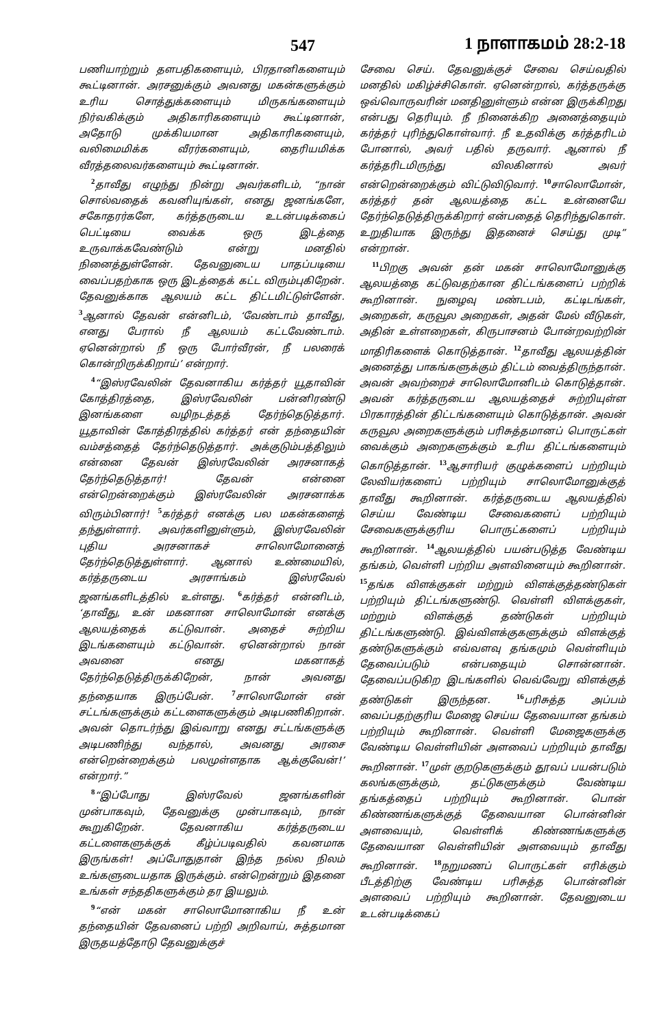547 1 நாளாகமம் 28:2-18
பணியாற்றும் தளபதிகளையும், பிரதானிகளையும் கூட்டினான். அரசனுக்கும் அவனது மகன்களுக்கும் உரிய சொத்துக்களையும் மிருகங்களையும் நிர்வகிக்கும் அதிகாரிகளையும் கூட்டினான், அதோடு முக்கியமான அதிகாரிகளையும், வலிமைமிக்க வீரர்களையும், தைரியமிக்க வீரத்தலைவர்களையும் கூட்டினான்.
<sup>2</sup> தாவீது எழுந்து நின்று அவர்களிடம், “நான் சொல்வதைக் கவனியுங்கள், எனது ஜனங்களே, சகோதரர்களே, கர்த்தருடைய உடன்படிக்கைப் பெட்டியை வைக்க ஒரு இடத்தை உருவாக்கவேண்டும் என்று மனதில் நினைத்துள்ளேன். தேவனுடைய பாதப்படியை வைப்பதற்காக ஒரு இடத்தைக் கட்ட விரும்புகிறேன். தேவனுக்காக ஆலயம் கட்ட திட்டமிட்டுள்ளேன். <sup>3</sup>ஆனால் தேவன் என்னிடம், ‘வேண்டாம் தாவீது, எனது பேரால் நீ ஆலயம் கட்டவேண்டாம். ஏனென்றால் நீ ஒரு போர்வீரன், நீ பலரைக் கொன்றிருக்கிறாய்’ என்றார்.
<sup>4</sup> “இஸ்ரவேலின் தேவனாகிய கர்த்தர் யூதாவின் கோத்திரத்தை, இஸ்ரவேலின் பன்னிரண்டு இனங்களை வழிநடத்தத் தேர்ந்தெடுத்தார். யூதாவின் கோத்திரத்தில் கர்த்தர் என் தந்தையின் வம்சத்தைத் தேர்ந்தெடுத்தார். அக்குடும்பத்திலும் என்னை தேவன் இஸ்ரவேலின் அரசனாகத் தேர்ந்தெடுத்தார்! தேவன் என்னை என்றென்றைக்கும் இஸ்ரவேலின் அரசனாக்க விரும்பினார்! <sup>5</sup>கர்த்தர் எனக்கு பல மகன்களைத் தந்துள்ளார். அவர்களினுள்ளும், இஸ்ரவேலின் புதிய அரசனாகச் சாலொமோனைத் தேர்ந்தெடுத்துள்ளார். ஆனால் உண்மையில், கர்த்தருடைய அரசாங்கம் இஸ்ரவேல் ஜனங்களிடத்தில் உள்ளது. <sup>6</sup>கர்த்தர் என்னிடம், ‘தாவீது, உன் மகனான சாலொமோன் எனக்கு ஆலயத்தைக் கட்டுவான். அதைச் சுற்றிய இடங்களையும் கட்டுவான். ஏனென்றால் நான் அவனை எனது மகனாகத் தேர்ந்தெடுத்திருக்கிறேன், நான் அவனது தந்தையாக இருப்பேன். <sup>7</sup>சாலொமோன் என் சட்டங்களுக்கும் கட்டளைகளுக்கும் அடிபணிகிறான். அவன் தொடர்ந்து இவ்வாறு எனது சட்டங்களுக்கு அடிபணிந்து வந்தால், அவனது அரசை என்றென்றைக்கும் பலமுள்ளதாக ஆக்குவேன்!’ என்றார்.”
<sup>8</sup> “இப்போது இஸ்ரவேல் ஜனங்களின் முன்பாகவும், தேவனுக்கு முன்பாகவும், நான் கூறுகிறேன். தேவனாகிய கர்த்தருடைய கட்டளைகளுக்குக் கீழ்ப்படிவதில் கவனமாக இருங்கள்! அப்போதுதான் இந்த நல்ல நிலம் உங்களுடையதாக இருக்கும். என்றென்றும் இதனை உங்கள் சந்ததிகளுக்கும் தர இயலும்.
<sup>9</sup> “என் மகன் சாலொமோனாகிய நீ உன் தந்தையின் தேவனைப் பற்றி அறிவாய், சுத்தமான இருதயத்தோடு தேவனுக்குச்
சேவை செய். தேவனுக்குச் சேவை செய்வதில் மனதில் மகிழ்ச்சிகொள். ஏனென்றால், கர்த்தருக்கு ஒவ்வொருவரின் மனதினுள்ளும் என்ன இருக்கிறது என்பது தெரியும். நீ நினைக்கிற அனைத்தையும் கர்த்தர் புரிந்துகொள்வார். நீ உதவிக்கு கர்த்தரிடம் போனால், அவர் பதில் தருவார். ஆனால் நீ கர்த்தரிடமிருந்து விலகினால் அவர் என்றென்றைக்கும் விட்டுவிடுவார். <sup>10</sup>சாலொமோன், கர்த்தர் தன் ஆலயத்தை கட்ட உன்னையே தேர்ந்தெடுத்திருக்கிறார் என்பதைத் தெரிந்துகொள். உறுதியாக இருந்து இதனைச் செய்து முடி” என்றான்.
<sup>11</sup> பிறகு அவன் தன் மகன் சாலொமோனுக்கு ஆலயத்தை கட்டுவதற்கான திட்டங்களைப் பற்றிக் கூறினான். நுழைவு மண்டபம், கட்டிடங்கள், அறைகள், கருவூல அறைகள், அதன் மேல் வீடுகள், அதின் உள்ளறைகள், கிருபாசனம் போன்றவற்றின் மாதிரிகளைக் கொடுத்தான். <sup>12</sup>தாவீது ஆலயத்தின் அனைத்து பாகங்களுக்கும் திட்டம் வைத்திருந்தான். அவன் அவற்றைச் சாலொமோனிடம் கொடுத்தான். அவன் கர்த்தருடைய ஆலயத்தைச் சுற்றியுள்ள பிரகாரத்தின் திட்டங்களையும் கொடுத்தான். அவன் கருவூல அறைகளுக்கும் பரிசுத்தமானப் பொருட்கள் வைக்கும் அறைகளுக்கும் உரிய திட்டங்களையும் கொடுத்தான். <sup>13</sup>ஆசாரியர் குழுக்களைப் பற்றியும் லேவியர்களைப் பற்றியும் சாலொமோனுக்குத் தாவீது கூறினான். கர்த்தருடைய ஆலயத்தில் செய்ய வேண்டிய சேவைகளைப் பற்றியும் சேவைகளுக்குரிய பொருட்களைப் பற்றியும் கூறினான். <sup>14</sup>ஆலயத்தில் பயன்படுத்த வேண்டிய தங்கம், வெள்ளி பற்றிய அளவினையும் கூறினான். <sup>15</sup>தங்க விளக்குகள் மற்றும் விளக்குத்தண்டுகள் பற்றியும் திட்டங்களுண்டு. வெள்ளி விளக்குகள், மற்றும் விளக்குத் தண்டுகள் பற்றியும் திட்டங்களுண்டு. இவ்விளக்குகளுக்கும் விளக்குத் தண்டுகளுக்கும் எவ்வளவு தங்கமும் வெள்ளியும் தேவைப்படும் என்பதையும் சொன்னான். தேவைப்படுகிற இடங்களில் வெவ்வேறு விளக்குத் தண்டுகள் இருந்தன. <sup>16</sup>பரிசுத்த அப்பம் வைப்பதற்குரிய மேஜை செய்ய தேவையான தங்கம் பற்றியும் கூறினான். வெள்ளி மேஜைகளுக்கு வேண்டிய வெள்ளியின் அளவைப் பற்றியும் தாவீது கூறினான். <sup>17</sup>முள் குறடுகளுக்கும் தூவப் பயன்படும் கலங்களுக்கும், தட்டுகளுக்கும் வேண்டிய தங்கத்தைப் பற்றியும் கூறினான். பொன் கிண்ணங்களுக்குத் தேவையான பொன்னின் அளவையும், வெள்ளிக் கிண்ணங்களுக்கு தேவையான வெள்ளியின் அளவையும் தாவீது கூறினான். <sup>18</sup>நறுமணப் பொருட்கள் எரிக்கும் பீடத்திற்கு வேண்டிய பரிசுத்த பொன்னின் அளவைப் பற்றியும் கூறினான். தேவனுடைய உடன்படிக்கைப்